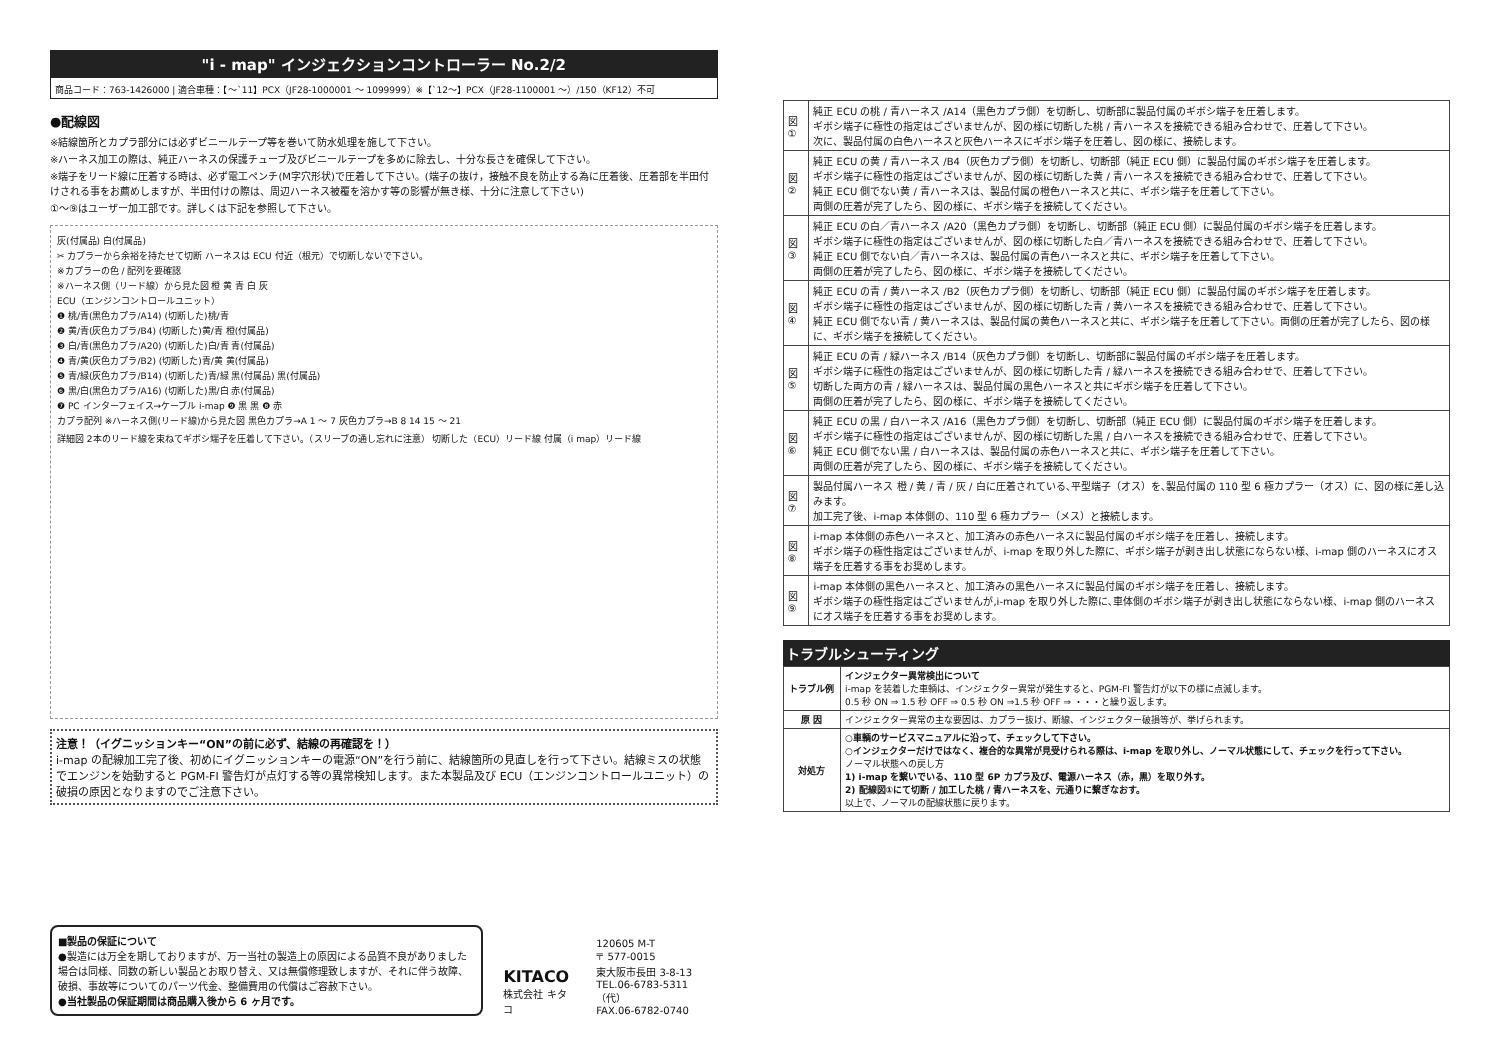"i - map" インジェクションコントローラー No.2/2
商品コード：763-1426000 | 適合車種：【～`11】PCX（JF28-1000001 ～ 1099999）※【`12～】PCX（JF28-1100001 ～）/150（KF12）不可
●配線図
※結線箇所とカプラ部分には必ずビニールテープ等を巻いて防水処理を施して下さい。
※ハーネス加工の際は、純正ハーネスの保護チューブ及びビニールテープを多めに除去し、十分な長さを確保して下さい。
※端子をリード線に圧着する時は、必ず電工ペンチ(M字穴形状)で圧着して下さい。(端子の抜け，接触不良を防止する為に圧着後、圧着部を半田付けされる事をお薦めしますが、半田付けの際は、周辺ハーネス被覆を溶かす等の影響が無き様、十分に注意して下さい)
①～⑨はユーザー加工部です。詳しくは下記を参照して下さい。
灰(付属品) 白(付属品)
✂ カプラーから余裕を持たせて切断 ハーネスは ECU 付近（根元）で切断しないで下さい。
※カプラーの色 / 配列を要確認
※ハーネス側（リード線）から見た図 橙 黄 青 白 灰
ECU（エンジンコントロールユニット）
❶ 桃/青(黒色カプラ/A14) (切断した)桃/青
❷ 黄/青(灰色カプラ/B4) (切断した)黄/青 橙(付属品)
❸ 白/青(黒色カプラ/A20) (切断した)白/青 青(付属品)
❹ 青/黄(灰色カプラ/B2) (切断した)青/黄 黄(付属品)
❺ 青/緑(灰色カプラ/B14) (切断した)青/緑 黒(付属品) 黒(付属品)
❻ 黒/白(黒色カプラ/A16) (切断した)黒/白 赤(付属品)
❼ PC インターフェイス→ケーブル i-map ❾ 黒 黒 ❽ 赤
カプラ配列 ※ハーネス側(リード線)から見た図 黒色カプラ→A 1 ～ 7 灰色カプラ→B 8 14 15 ～ 21
詳細図 2本のリード線を束ねてギボシ端子を圧着して下さい。（スリーブの通し忘れに注意） 切断した（ECU）リード線 付属（i map）リード線
注意！（イグニッションキー“ON”の前に必ず、結線の再確認を！）
i-map の配線加工完了後、初めにイグニッションキーの電源“ON”を行う前に、結線箇所の見直しを行って下さい。結線ミスの状態でエンジンを始動すると PGM-FI 警告灯が点灯する等の異常検知します。また本製品及び ECU（エンジンコントロールユニット）の破損の原因となりますのでご注意下さい。
■製品の保証について
●製造には万全を期しておりますが、万一当社の製造上の原因による品質不良がありました場合は同様、同数の新しい製品とお取り替え、又は無償修理致しますが、それに伴う故障、破損、事故等についてのパーツ代金、整備費用の代償はご容赦下さい。
●当社製品の保証期間は商品購入後から 6 ヶ月です。
KITACO
株式会社 キタコ
120605 M-T
〒 577-0015
東大阪市長田 3-8-13
TEL.06-6783-5311（代）
FAX.06-6782-0740
| 図① | 純正 ECU の桃 / 青ハーネス /A14（黒色カプラ側）を切断し、切断部に製品付属のギボシ端子を圧着します。 ギボシ端子に極性の指定はございませんが、図の様に切断した桃 / 青ハーネスを接続できる組み合わせで、圧着して下さい。 次に、製品付属の白色ハーネスと灰色ハーネスにギボシ端子を圧着し、図の様に、接続します。 |
| 図② | 純正 ECU の黄 / 青ハーネス /B4（灰色カプラ側）を切断し、切断部（純正 ECU 側）に製品付属のギボシ端子を圧着します。 ギボシ端子に極性の指定はございませんが、図の様に切断した黄 / 青ハーネスを接続できる組み合わせで、圧着して下さい。 純正 ECU 側でない黄 / 青ハーネスは、製品付属の橙色ハーネスと共に、ギボシ端子を圧着して下さい。 両側の圧着が完了したら、図の様に、ギボシ端子を接続してください。 |
| 図③ | 純正 ECU の白／青ハーネス /A20（黒色カプラ側）を切断し、切断部（純正 ECU 側）に製品付属のギボシ端子を圧着します。 ギボシ端子に極性の指定はございませんが、図の様に切断した白／青ハーネスを接続できる組み合わせで、圧着して下さい。 純正 ECU 側でない白／青ハーネスは、製品付属の青色ハーネスと共に、ギボシ端子を圧着して下さい。 両側の圧着が完了したら、図の様に、ギボシ端子を接続してください。 |
| 図④ | 純正 ECU の青 / 黄ハーネス /B2（灰色カプラ側）を切断し、切断部（純正 ECU 側）に製品付属のギボシ端子を圧着します。 ギボシ端子に極性の指定はございませんが、図の様に切断した青 / 黄ハーネスを接続できる組み合わせで、圧着して下さい。 純正 ECU 側でない青 / 黄ハーネスは、製品付属の黄色ハーネスと共に、ギボシ端子を圧着して下さい。両側の圧着が完了したら、図の様に、ギボシ端子を接続してください。 |
| 図⑤ | 純正 ECU の青 / 緑ハーネス /B14（灰色カプラ側）を切断し、切断部に製品付属のギボシ端子を圧着します。 ギボシ端子に極性の指定はございませんが、図の様に切断した青 / 緑ハーネスを接続できる組み合わせで、圧着して下さい。 切断した両方の青 / 緑ハーネスは、製品付属の黒色ハーネスと共にギボシ端子を圧着して下さい。 両側の圧着が完了したら、図の様に、ギボシ端子を接続してください。 |
| 図⑥ | 純正 ECU の黒 / 白ハーネス /A16（黒色カプラ側）を切断し、切断部（純正 ECU 側）に製品付属のギボシ端子を圧着します。 ギボシ端子に極性の指定はございませんが、図の様に切断した黒 / 白ハーネスを接続できる組み合わせで、圧着して下さい。 純正 ECU 側でない黒 / 白ハーネスは、製品付属の赤色ハーネスと共に、ギボシ端子を圧着して下さい。 両側の圧着が完了したら、図の様に、ギボシ端子を接続してください。 |
| 図⑦ | 製品付属ハーネス 橙 / 黄 / 青 / 灰 / 白に圧着されている､平型端子（オス）を､製品付属の 110 型 6 極カプラー（オス）に、図の様に差し込みます。 加工完了後、i-map 本体側の、110 型 6 極カプラー（メス）と接続します。 |
| 図⑧ | i-map 本体側の赤色ハーネスと、加工済みの赤色ハーネスに製品付属のギボシ端子を圧着し、接続します。 ギボシ端子の極性指定はございませんが、i-map を取り外した際に、ギボシ端子が剥き出し状態にならない様、i-map 側のハーネスにオス端子を圧着する事をお奨めします。 |
| 図⑨ | i-map 本体側の黒色ハーネスと、加工済みの黒色ハーネスに製品付属のギボシ端子を圧着し、接続します。 ギボシ端子の極性指定はございませんが,i-map を取り外した際に､車体側のギボシ端子が剥き出し状態にならない様、i-map 側のハーネスにオス端子を圧着する事をお奨めします。 |
トラブルシューティング
| トラブル例 | インジェクター異常検出について i-map を装着した車輌は、インジェクター異常が発生すると、PGM-FI 警告灯が以下の様に点滅します。 0.5 秒 ON ⇒ 1.5 秒 OFF ⇒ 0.5 秒 ON ⇒1.5 秒 OFF ⇒ ・・・と繰り返します。 |
| 原 因 | インジェクター異常の主な要因は、カプラー抜け、断線、インジェクター破損等が、挙げられます。 |
| 対処方 | ○車輌のサービスマニュアルに沿って、チェックして下さい。 ○インジェクターだけではなく、複合的な異常が見受けられる際は、i-map を取り外し、ノーマル状態にして、チェックを行って下さい。 ノーマル状態への戻し方 1) i-map を繋いでいる、110 型 6P カプラ及び、電源ハーネス（赤，黒）を取り外す。 2) 配線図①にて切断 / 加工した桃 / 青ハーネスを、元通りに繋ぎなおす。 以上で、ノーマルの配線状態に戻ります。 |